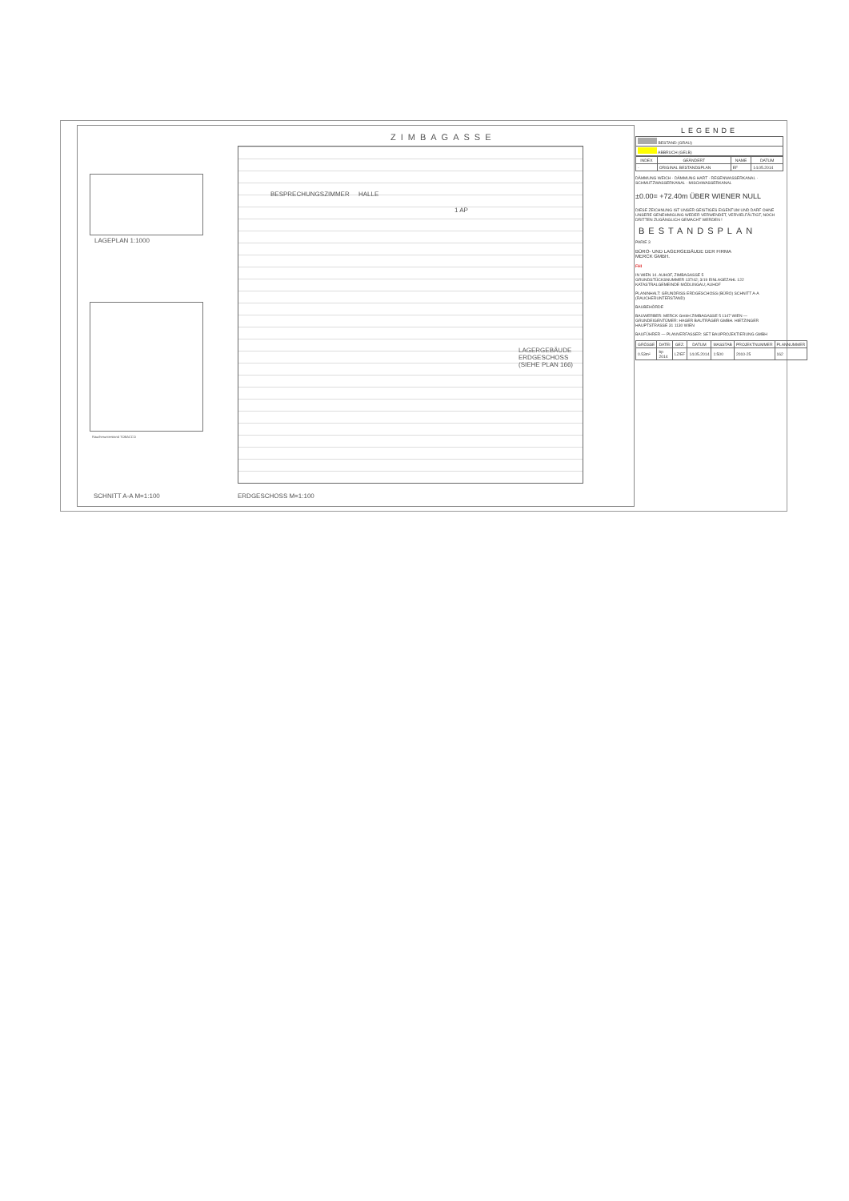LAGEPLAN 1:1000
Raucherunterstand TOBACCO
ZIMBAGASSE
BESPRECHUNGSZIMMER HALLE
1 AP
LAGERGEBÄUDE ERDGESCHOSS (SIEHE PLAN 166)
SCHNITT A-A M=1:100 ERDGESCHOSS M=1:100
LEGENDE
| BESTAND (GRAU) |
| ABBRUCH (GELB) |
| INDEX | GEÄNDERT | NAME | DATUM |
| --- | --- | --- | --- |
| - | ORIGINAL BESTANDSPLAN | EF | 14.05.2014 |
DÄMMUNG WEICH · DÄMMUNG HART · REGENWASSERKANAL · SCHMUTZWASSERKANAL · MISCHWASSERKANAL
±0.00= +72.40m ÜBER WIENER NULL
DIESE ZEICHNUNG IST UNSER GEISTIGES EIGENTUM UND DARF OHNE UNSERE GENEHMIGUNG WEDER VERWENDET, VERVIELFÄLTIGT, NOCH DRITTEN ZUGÄNGLICH GEMACHT WERDEN !
BESTANDSPLAN
PARIE 3
BÜRO- UND LAGERGEBÄUDE DER FIRMA
MERCK GMBH.
FHI
IN WIEN 14. AUHOF, ZIMBAGASSE 5
GRUNDSTÜCKSNUMMER 137/42; 3/19 EINLAGEZAHL 122 KATASTRALGEMEINDE MÖDLINGAU; AUHOF
PLANINHALT: GRUNDRISS ERDGESCHOSS (BÜRO) SCHNITT A-A (RAUCHERUNTERSTAND)
BAUBEHÖRDE
BAUWERBER: MERCK GmbH ZIMBAGASSE 5 1147 WIEN — GRUNDEIGENTÜMER: HAGER BAUTRÄGER GMBH. HIETZINGER HAUPTSTRASSE 31 1130 WIEN
BAUFÜHRER — PLANVERFASSER: SET BAUPROJEKTIERUNG GMBH
| GRÖSSE | DATEI | GEZ. | DATUM | MASSTAB | PROJEKTNUMMER | PLANNUMMER |
| --- | --- | --- | --- | --- | --- | --- |
| 0.53m² | bp 2014 | LZ/EF | 14.05.2014 | 1:500 | 2010-25 | 162 |